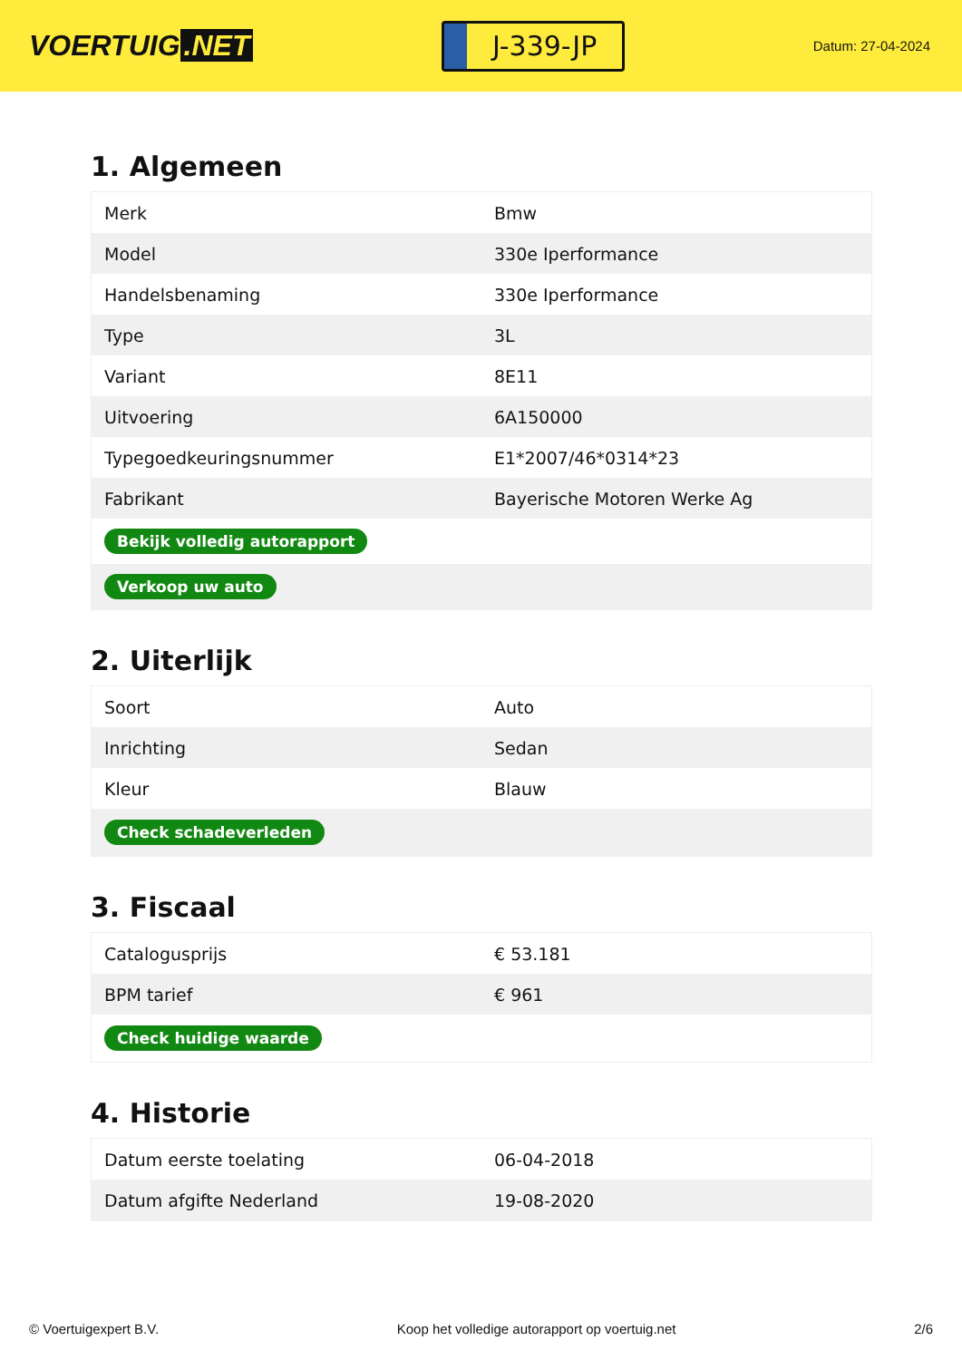VOERTUIG.NET
J-339-JP
Datum: 27-04-2024
1. Algemeen
| Merk | Bmw |
| Model | 330e Iperformance |
| Handelsbenaming | 330e Iperformance |
| Type | 3L |
| Variant | 8E11 |
| Uitvoering | 6A150000 |
| Typegoedkeuringsnummer | E1*2007/46*0314*23 |
| Fabrikant | Bayerische Motoren Werke Ag |
| Bekijk volledig autorapport | |
| Verkoop uw auto | |
2. Uiterlijk
| Soort | Auto |
| Inrichting | Sedan |
| Kleur | Blauw |
| Check schadeverleden | |
3. Fiscaal
| Catalogusprijs | € 53.181 |
| BPM tarief | € 961 |
| Check huidige waarde | |
4. Historie
| Datum eerste toelating | 06-04-2018 |
| Datum afgifte Nederland | 19-08-2020 |
© Voertuigexpert B.V. Koop het volledige autorapport op voertuig.net 2/6